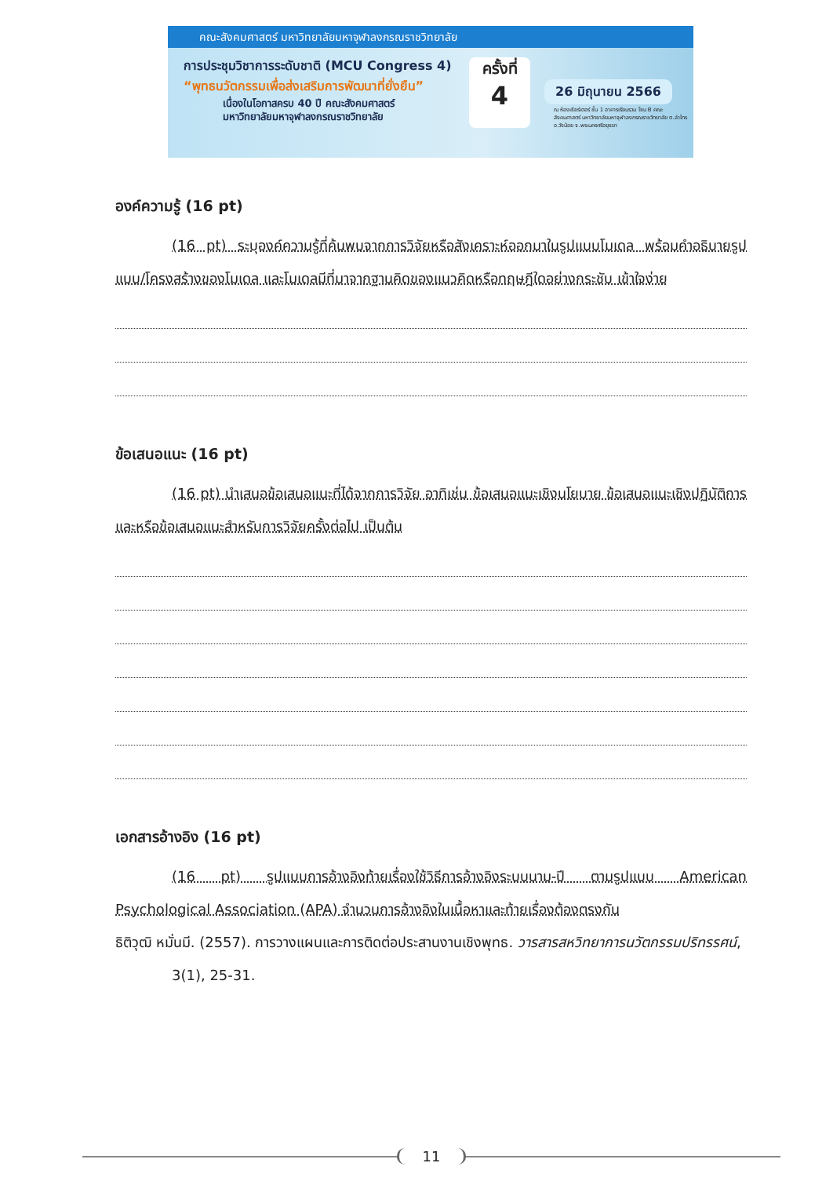คณะสังคมศาสตร์ มหาวิทยาลัยมหาจุฬาลงกรณราชวิทยาลัย
การประชุมวิชาการระดับชาติ (MCU Congress 4)
“พุทธนวัตกรรมเพื่อส่งเสริมการพัฒนาที่ยั่งยืน”
เนื่องในโอกาสครบ 40 ปี คณะสังคมศาสตร์
มหาวิทยาลัยมหาจุฬาลงกรณราชวิทยาลัย
ครั้งที่
4
26 มิถุนายน 2566
ณ ห้องเธียร์เตอร์ ชั้น 1 อาคารเรียนรวม โซน B คณะสังคมศาสตร์ มหาวิทยาลัยมหาจุฬาลงกรณราชวิทยาลัย ต.ลำไทร อ.วังน้อย จ.พระนครศรีอยุธยา
องค์ความรู้ (16 pt)
(16 pt) ระบุองค์ความรู้ที่ค้นพบจากการวิจัยหรือสังเคราะห์ออกมาในรูปแบบโมเดล พร้อมคำอธิบายรูปแบบ/โครงสร้างของโมเดล และโมเดลมีที่มาจากฐานคิดของแนวคิดหรือทฤษฎีใดอย่างกระชับ เข้าใจง่าย
ข้อเสนอแนะ (16 pt)
(16 pt) นำเสนอข้อเสนอแนะที่ได้จากการวิจัย อาทิเช่น ข้อเสนอแนะเชิงนโยบาย ข้อเสนอแนะเชิงปฏิบัติการ และหรือข้อเสนอแนะสำหรับการวิจัยครั้งต่อไป เป็นต้น
เอกสารอ้างอิง (16 pt)
(16 pt) รูปแบบการอ้างอิงท้ายเรื่องใช้วิธีการอ้างอิงระบบนาม-ปี ตามรูปแบบ American Psychological Association (APA) จำนวนการอ้างอิงในเนื้อหาและท้ายเรื่องต้องตรงกัน
ธิติวุฒิ หมั่นมี. (2557). การวางแผนและการติดต่อประสานงานเชิงพุทธ. วารสารสหวิทยาการนวัตกรรมปริทรรศน์, 3(1), 25-31.
11